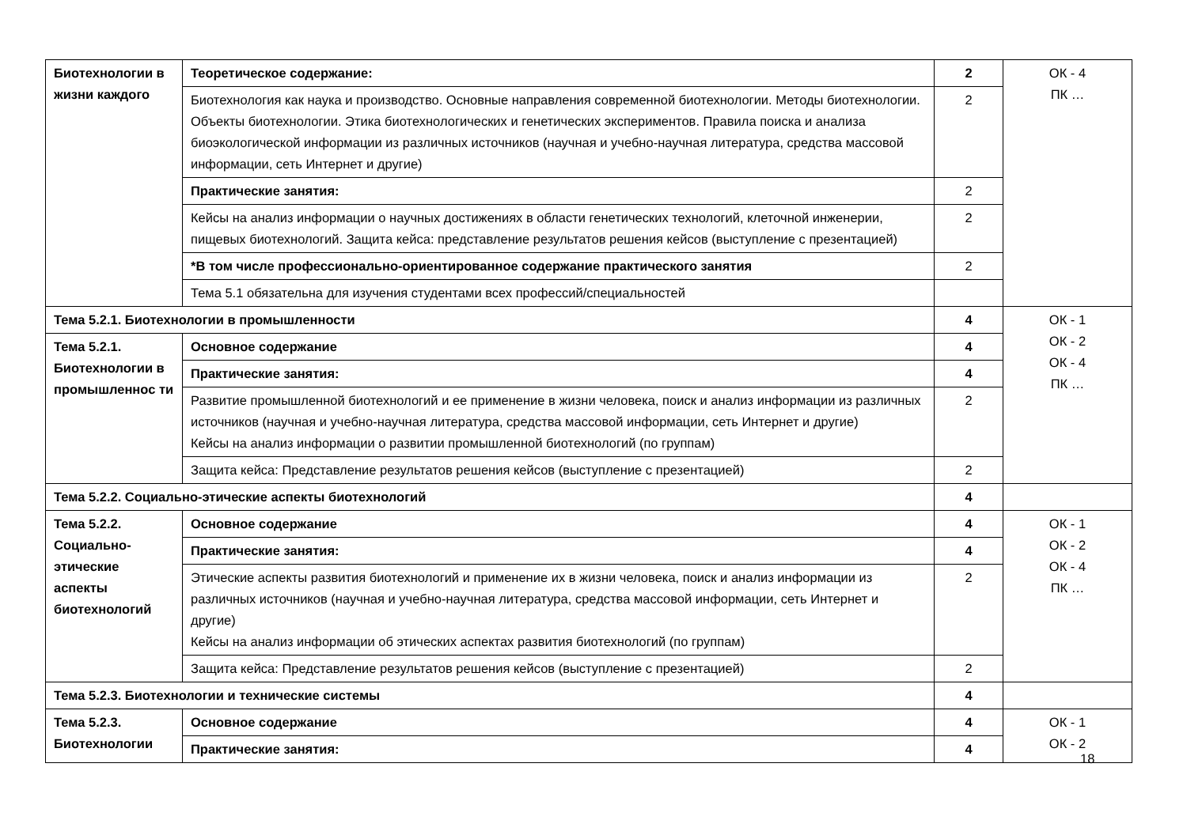| Биотехнологии в жизни каждого | Теоретическое содержание: | 2 | ОК - 4 ПК … |
| | Биотехнология как наука и производство. Основные направления современной биотехнологии. Методы биотехнологии. Объекты биотехнологии. Этика биотехнологических и генетических экспериментов. Правила поиска и анализа биоэкологической информации из различных источников (научная и учебно-научная литература, средства массовой информации, сеть Интернет и другие) | 2 | |
| | Практические занятия: | 2 | |
| | Кейсы на анализ информации о научных достижениях в области генетических технологий, клеточной инженерии, пищевых биотехнологий. Защита кейса: представление результатов решения кейсов (выступление с презентацией) | 2 | |
| | *В том числе профессионально-ориентированное содержание практического занятия | 2 | |
| | Тема 5.1 обязательна для изучения студентами всех профессий/специальностей | | |
| Тема 5.2.1. Биотехнологии в промышленности | | 4 | ОК - 1 ОК - 2 ОК - 4 ПК … |
| Тема 5.2.1. Биотехнологии в промышленнос ти | Основное содержание | 4 | |
| | Практические занятия: | 4 | |
| | Развитие промышленной биотехнологий и ее применение в жизни человека, поиск и анализ информации из различных источников (научная и учебно-научная литература, средства массовой информации, сеть Интернет и другие) Кейсы на анализ информации о развитии промышленной биотехнологий (по группам) | 2 | |
| | Защита кейса: Представление результатов решения кейсов (выступление с презентацией) | 2 | |
| Тема 5.2.2. Социально-этические аспекты биотехнологий | | 4 | |
| Тема 5.2.2. Социально-этические аспекты биотехнологий | Основное содержание | 4 | ОК - 1 ОК - 2 ОК - 4 ПК … |
| | Практические занятия: | 4 | |
| | Этические аспекты развития биотехнологий и применение их в жизни человека, поиск и анализ информации из различных источников (научная и учебно-научная литература, средства массовой информации, сеть Интернет и другие) Кейсы на анализ информации об этических аспектах развития биотехнологий (по группам) | 2 | |
| | Защита кейса: Представление результатов решения кейсов (выступление с презентацией) | 2 | |
| Тема 5.2.3. Биотехнологии и технические системы | | 4 | |
| Тема 5.2.3. Биотехнологии | Основное содержание | 4 | ОК - 1 ОК - 2 |
| | Практические занятия: | 4 | |
18